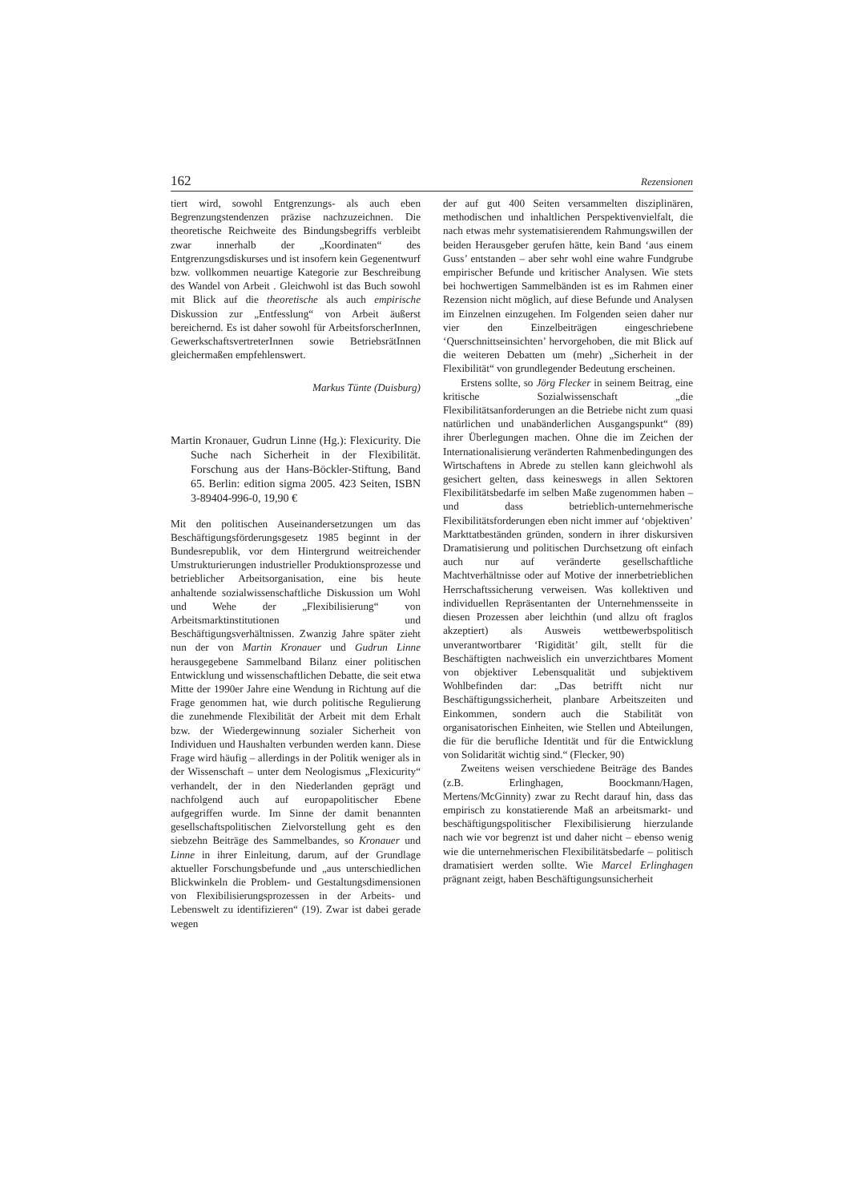162 Rezensionen
tiert wird, sowohl Entgrenzungs- als auch eben Begrenzungstendenzen präzise nachzuzeichnen. Die theoretische Reichweite des Bindungsbegriffs verbleibt zwar innerhalb der „Koordinaten“ des Entgrenzungsdiskurses und ist insofern kein Gegenentwurf bzw. vollkommen neuartige Kategorie zur Beschreibung des Wandel von Arbeit . Gleichwohl ist das Buch sowohl mit Blick auf die theoretische als auch empirische Diskussion zur „Entfesslung“ von Arbeit äußerst bereichernd. Es ist daher sowohl für ArbeitsforscherInnen, GewerkschaftsvertreterInnen sowie BetriebsrätInnen gleichermaßen empfehlenswert.
Markus Tünte (Duisburg)
Martin Kronauer, Gudrun Linne (Hg.): Flexicurity. Die Suche nach Sicherheit in der Flexibilität. Forschung aus der Hans-Böckler-Stiftung, Band 65. Berlin: edition sigma 2005. 423 Seiten, ISBN 3-89404-996-0, 19,90 €
Mit den politischen Auseinandersetzungen um das Beschäftigungsförderungsgesetz 1985 beginnt in der Bundesrepublik, vor dem Hintergrund weitreichender Umstrukturierungen industrieller Produktionsprozesse und betrieblicher Arbeitsorganisation, eine bis heute anhaltende sozialwissenschaftliche Diskussion um Wohl und Wehe der „Flexibilisierung“ von Arbeitsmarktinstitutionen und Beschäftigungsverhältnissen. Zwanzig Jahre später zieht nun der von Martin Kronauer und Gudrun Linne herausgegebene Sammelband Bilanz einer politischen Entwicklung und wissenschaftlichen Debatte, die seit etwa Mitte der 1990er Jahre eine Wendung in Richtung auf die Frage genommen hat, wie durch politische Regulierung die zunehmende Flexibilität der Arbeit mit dem Erhalt bzw. der Wiedergewinnung sozialer Sicherheit von Individuen und Haushalten verbunden werden kann. Diese Frage wird häufig – allerdings in der Politik weniger als in der Wissenschaft – unter dem Neologismus „Flexicurity“ verhandelt, der in den Niederlanden geprägt und nachfolgend auch auf europapolitischer Ebene aufgegriffen wurde. Im Sinne der damit benannten gesellschaftspolitischen Zielvorstellung geht es den siebzehn Beiträge des Sammelbandes, so Kronauer und Linne in ihrer Einleitung, darum, auf der Grundlage aktueller Forschungsbefunde und „aus unterschiedlichen Blickwinkeln die Problem- und Gestaltungsdimensionen von Flexibilisierungsprozessen in der Arbeits- und Lebenswelt zu identifizieren“ (19). Zwar ist dabei gerade wegen
der auf gut 400 Seiten versammelten disziplinären, methodischen und inhaltlichen Perspektivenvielfalt, die nach etwas mehr systematisierendem Rahmungswillen der beiden Herausgeber gerufen hätte, kein Band ‘aus einem Guss’ entstanden – aber sehr wohl eine wahre Fundgrube empirischer Befunde und kritischer Analysen. Wie stets bei hochwertigen Sammelbänden ist es im Rahmen einer Rezension nicht möglich, auf diese Befunde und Analysen im Einzelnen einzugehen. Im Folgenden seien daher nur vier den Einzelbeiträgen eingeschriebene ‘Querschnittseinsichten’ hervorgehoben, die mit Blick auf die weiteren Debatten um (mehr) „Sicherheit in der Flexibilität“ von grundlegender Bedeutung erscheinen.
Erstens sollte, so Jörg Flecker in seinem Beitrag, eine kritische Sozialwissenschaft „die Flexibilitätsanforderungen an die Betriebe nicht zum quasi natürlichen und unabänderlichen Ausgangspunkt“ (89) ihrer Überlegungen machen. Ohne die im Zeichen der Internationalisierung veränderten Rahmenbedingungen des Wirtschaftens in Abrede zu stellen kann gleichwohl als gesichert gelten, dass keineswegs in allen Sektoren Flexibilitätsbedarfe im selben Maße zugenommen haben – und dass betrieblich-unternehmerische Flexibilitätsforderungen eben nicht immer auf ‘objektiven’ Markttatbeständen gründen, sondern in ihrer diskursiven Dramatisierung und politischen Durchsetzung oft einfach auch nur auf veränderte gesellschaftliche Machtverhältnisse oder auf Motive der innerbetrieblichen Herrschaftssicherung verweisen. Was kollektiven und individuellen Repräsentanten der Unternehmensseite in diesen Prozessen aber leichthin (und allzu oft fraglos akzeptiert) als Ausweis wettbewerbspolitisch unverantwortbarer ‘Rigidität’ gilt, stellt für die Beschäftigten nachweislich ein unverzichtbares Moment von objektiver Lebensqualität und subjektivem Wohlbefinden dar: „Das betrifft nicht nur Beschäftigungssicherheit, planbare Arbeitszeiten und Einkommen, sondern auch die Stabilität von organisatorischen Einheiten, wie Stellen und Abteilungen, die für die berufliche Identität und für die Entwicklung von Solidarität wichtig sind.“ (Flecker, 90)
Zweitens weisen verschiedene Beiträge des Bandes (z.B. Erlinghagen, Boockmann/Hagen, Mertens/McGinnity) zwar zu Recht darauf hin, dass das empirisch zu konstatierende Maß an arbeitsmarkt- und beschäftigungspolitischer Flexibilisierung hierzulande nach wie vor begrenzt ist und daher nicht – ebenso wenig wie die unternehmerischen Flexibilitätsbedarfe – politisch dramatisiert werden sollte. Wie Marcel Erlinghagen prägnant zeigt, haben Beschäftigungsunsicherheit